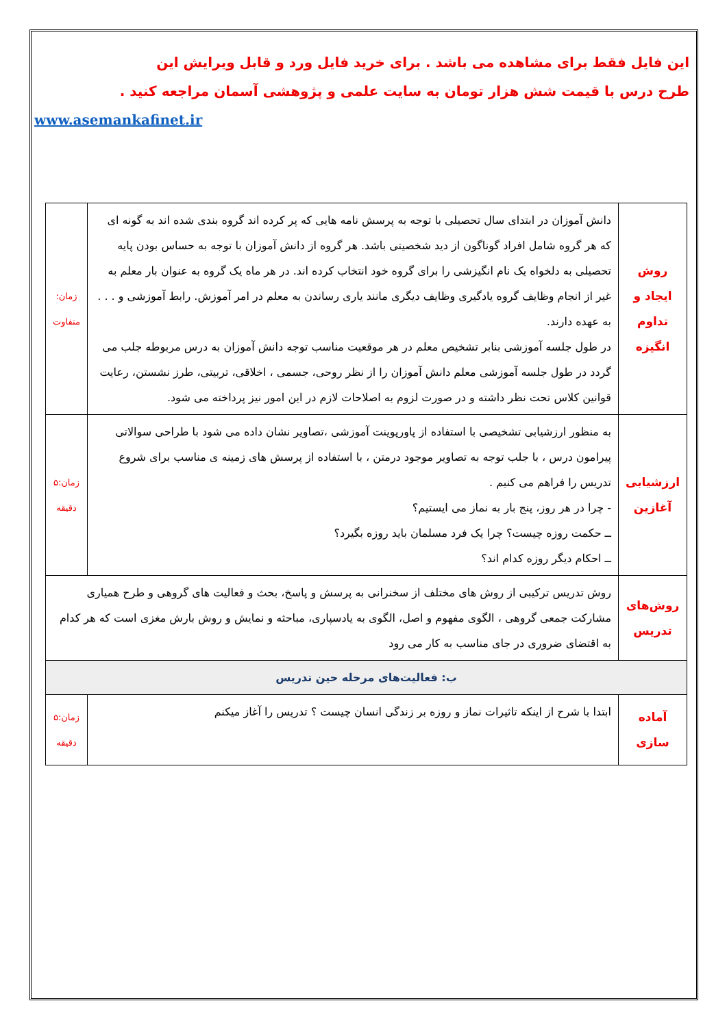این فایل فقط برای مشاهده می باشد . برای خرید فایل ورد و قابل ویرایش این
طرح درس با قیمت شش هزار تومان به سایت علمی و پژوهشی آسمان مراجعه کنید .
www.asemankafinet.ir
| روش ایجاد و تداوم انگیزه | دانش آموزان در ابتدای سال تحصیلی با توجه به پرسش نامه هایی که پر کرده اند گروه بندی شده اند به گونه ای که هر گروه شامل افراد گوناگون از دید شخصیتی باشد. هر گروه از دانش آموزان با توجه به حساس بودن پایه تحصیلی به دلخواه یک نام انگیزشی را برای گروه خود انتخاب کرده اند. در هر ماه یک گروه به عنوان بار معلم به غیر از انجام وظایف گروه یادگیری وظایف دیگری مانند یاری رساندن به معلم در امر آموزش. رابط آموزشی و . . . به عهده دارند. در طول جلسه آموزشی بنابر تشخیص معلم در هر موقعیت مناسب توجه دانش آموزان به درس مربوطه جلب می گردد در طول جلسه آموزشی معلم دانش آموزان را از نظر روحی، جسمی ، اخلاقی، تربیتی، طرز نشستن، رعایت قوانین کلاس تحت نظر داشته و در صورت لزوم به اصلاحات لازم در این امور نیز پرداخته می شود. | زمان: متفاوت |
| ارزشیابی آغازین | به منظور ارزشیابی تشخیصی با استفاده از پاورپوینت آموزشی ،تصاویر نشان داده می شود با طراحی سوالاتی پیرامون درس ، با جلب توجه به تصاویر موجود درمتن ، با استفاده از پرسش های زمینه ی مناسب برای شروع تدریس را فراهم می کنیم . - چرا در هر روز، پنج بار به نماز می ایستیم؟ ــ حکمت روزه چیست؟ چرا یک فرد مسلمان باید روزه بگیرد؟ ــ احکام دیگر روزه کدام اند؟ | زمان:۵ دقیقه |
| روش‌های تدریس | روش تدریس ترکیبی از روش های مختلف از سخنرانی به پرسش و پاسخ، بحث و فعالیت های گروهی و طرح همیاری مشارکت جمعی گروهی ، الگوی مفهوم و اصل، الگوی به یادسپاری، مباحثه و نمایش و روش بارش مغزی است که هر کدام به اقتضای ضروری در جای مناسب به کار می رود | |
| ب: فعالیت‌های مرحله حین تدریس | | |
| آماده سازی | ابتدا با شرح از اینکه تاثیرات نماز و روزه بر زندگی انسان چیست ؟ تدریس را آغاز میکنم | زمان:۵ دقیقه |